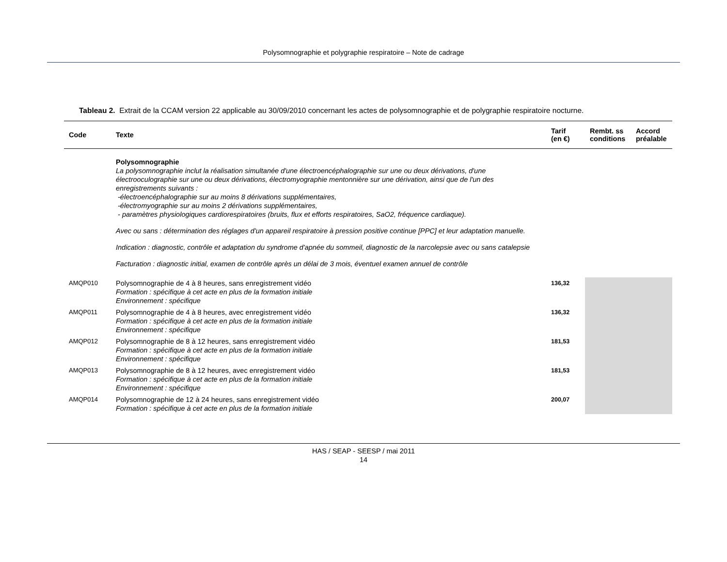Polysomnographie et polygraphie respiratoire – Note de cadrage
Tableau 2. Extrait de la CCAM version 22 applicable au 30/09/2010 concernant les actes de polysomnographie et de polygraphie respiratoire nocturne.
| Code | Texte | Tarif (en €) | Rembt. ss conditions | Accord préalable |
| --- | --- | --- | --- | --- |
| | Polysomnographie La polysomnographie inclut la réalisation simultanée d'une électroencéphalographie sur une ou deux dérivations, d'une électrooculographie sur une ou deux dérivations, électromyographie mentonnière sur une dérivation, ainsi que de l'un des enregistrements suivants : -électroencéphalographie sur au moins 8 dérivations supplémentaires, -électromyographie sur au moins 2 dérivations supplémentaires, - paramètres physiologiques cardiorespiratoires (bruits, flux et efforts respiratoires, SaO2, fréquence cardiaque). Avec ou sans : détermination des réglages d'un appareil respiratoire à pression positive continue [PPC] et leur adaptation manuelle. Indication : diagnostic, contrôle et adaptation du syndrome d'apnée du sommeil, diagnostic de la narcolepsie avec ou sans catalepsie Facturation : diagnostic initial, examen de contrôle après un délai de 3 mois, éventuel examen annuel de contrôle | | | |
| AMQP010 | Polysomnographie de 4 à 8 heures, sans enregistrement vidéo Formation : spécifique à cet acte en plus de la formation initiale Environnement : spécifique | 136,32 | | |
| AMQP011 | Polysomnographie de 4 à 8 heures, avec enregistrement vidéo Formation : spécifique à cet acte en plus de la formation initiale Environnement : spécifique | 136,32 | | |
| AMQP012 | Polysomnographie de 8 à 12 heures, sans enregistrement vidéo Formation : spécifique à cet acte en plus de la formation initiale Environnement : spécifique | 181,53 | | |
| AMQP013 | Polysomnographie de 8 à 12 heures, avec enregistrement vidéo Formation : spécifique à cet acte en plus de la formation initiale Environnement : spécifique | 181,53 | | |
| AMQP014 | Polysomnographie de 12 à 24 heures, sans enregistrement vidéo Formation : spécifique à cet acte en plus de la formation initiale | 200,07 | | |
HAS / SEAP - SEESP / mai 2011
14